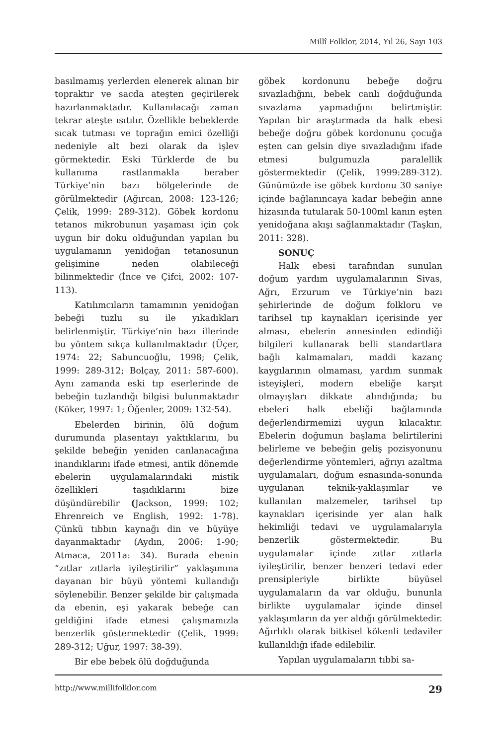Millî Folklor, 2014, Yıl 26, Sayı 103
basılmamış yerlerden elenerek alınan bir topraktır ve sacda ateşten geçirilerek hazırlanmaktadır. Kullanılacağı zaman tekrar ateşte ısıtılır. Özellikle bebeklerde sıcak tutması ve toprağın emici özelliği nedeniyle alt bezi olarak da işlev görmektedir. Eski Türklerde de bu kullanıma rastlanmakla beraber Türkiye’nin bazı bölgelerinde de görülmektedir (Ağırcan, 2008: 123-126; Çelik, 1999: 289-312). Göbek kordonu tetanos mikrobunun yaşaması için çok uygun bir doku olduğundan yapılan bu uygulamanın yenidoğan tetanosunun gelişimine neden olabileceği bilinmektedir (İnce ve Çifci, 2002: 107-113).
Katılımcıların tamamının yenidoğan bebeği tuzlu su ile yıkadıkları belirlenmiştir. Türkiye’nin bazı illerinde bu yöntem sıkça kullanılmaktadır (Üçer, 1974: 22; Sabuncuoğlu, 1998; Çelik, 1999: 289-312; Bolçay, 2011: 587-600). Aynı zamanda eski tıp eserlerinde de bebeğin tuzlandığı bilgisi bulunmaktadır (Köker, 1997: 1; Öğenler, 2009: 132-54).
Ebelerden birinin, ölü doğum durumunda plasentayı yaktıklarını, bu şekilde bebeğin yeniden canlanacağına inandıklarını ifade etmesi, antik dönemde ebelerin uygulamalarındaki mistik özellikleri taşıdıklarını bize düşündürebilir (Jackson, 1999: 102; Ehrenreich ve English, 1992: 1-78). Çünkü tıbbın kaynağı din ve büyüye dayanmaktadır (Aydın, 2006: 1-90; Atmaca, 2011a: 34). Burada ebenin “zıtlar zıtlarla iyileştirilir” yaklaşımına dayanan bir büyü yöntemi kullandığı söylenebilir. Benzer şekilde bir çalışmada da ebenin, eşi yakarak bebeğe can geldiğini ifade etmesi çalışmamızla benzerlik göstermektedir (Çelik, 1999: 289-312; Uğur, 1997: 38-39).
Bir ebe bebek ölü doğduğunda
göbek kordonunu bebeğe doğru sıvazladığını, bebek canlı doğduğunda sıvazlama yapmadığını belirtmiştir. Yapılan bir araştırmada da halk ebesi bebeğe doğru göbek kordonunu çocuğa eşten can gelsin diye sıvazladığını ifade etmesi bulgumuzla paralellik göstermektedir (Çelik, 1999:289-312). Günümüzde ise göbek kordonu 30 saniye içinde bağlanıncaya kadar bebeğin anne hizasında tutularak 50-100ml kanın eşten yenidoğana akışı sağlanmaktadır (Taşkın, 2011: 328).
SONUÇ
Halk ebesi tarafından sunulan doğum yardım uygulamalarının Sivas, Ağrı, Erzurum ve Türkiye’nin bazı şehirlerinde de doğum folkloru ve tarihsel tıp kaynakları içerisinde yer alması, ebelerin annesinden edindiği bilgileri kullanarak belli standartlara bağlı kalmamaları, maddi kazanç kaygılarının olmaması, yardım sunmak isteyişleri, modern ebeliğe karşıt olmayışları dikkate alındığında; bu ebeleri halk ebeliği bağlamında değerlendirmemizi uygun kılacaktır. Ebelerin doğumun başlama belirtilerini belirleme ve bebeğin geliş pozisyonunu değerlendirme yöntemleri, ağrıyı azaltma uygulamaları, doğum esnasında-sonunda uygulanan teknik-yaklaşımlar ve kullanılan malzemeler, tarihsel tıp kaynakları içerisinde yer alan halk hekimliği tedavi ve uygulamalarıyla benzerlik göstermektedir. Bu uygulamalar içinde zıtlar zıtlarla iyileştirilir, benzer benzeri tedavi eder prensipleriyle birlikte büyüsel uygulamaların da var olduğu, bununla birlikte uygulamalar içinde dinsel yaklaşımların da yer aldığı görülmektedir. Ağırlıklı olarak bitkisel kökenli tedaviler kullanıldığı ifade edilebilir.
Yapılan uygulamaların tıbbi sa-
http://www.millifolklor.com 29